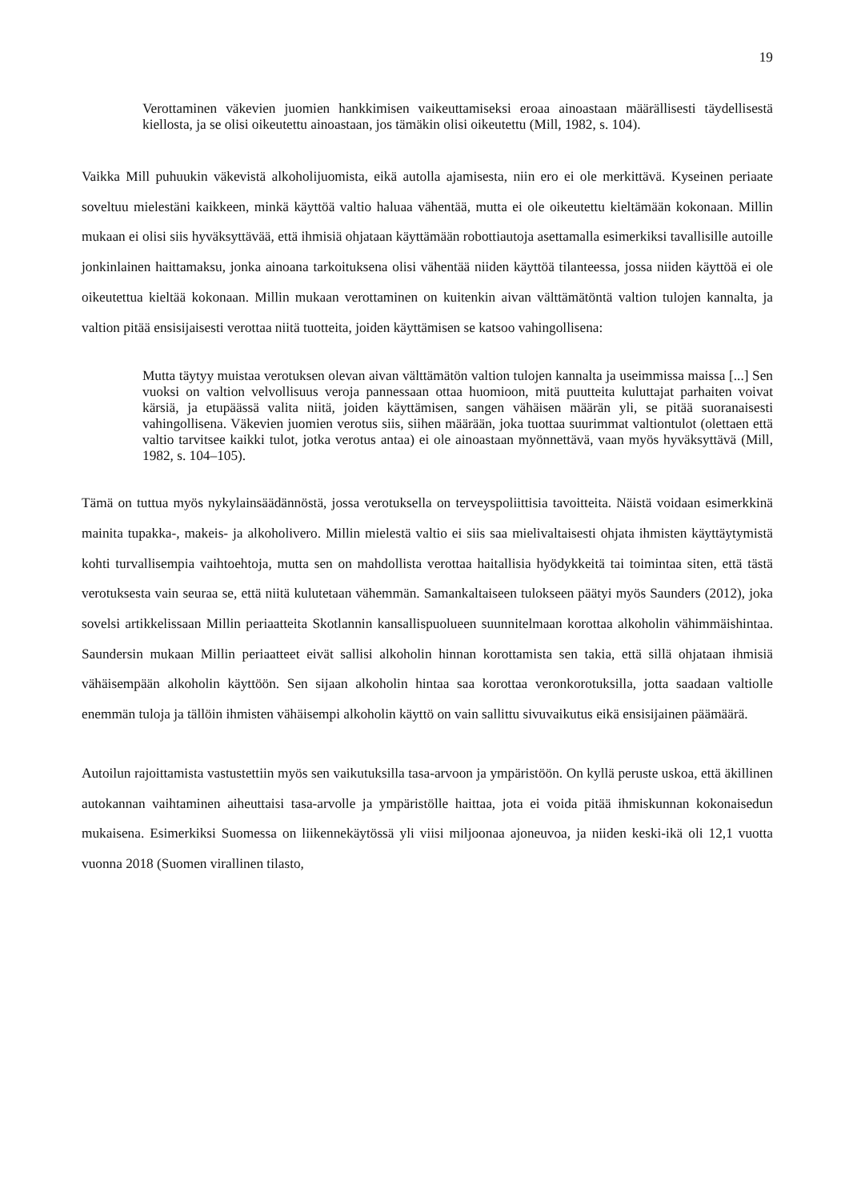19
Verottaminen väkevien juomien hankkimisen vaikeuttamiseksi eroaa ainoastaan määrällisesti täydellisestä kiellosta, ja se olisi oikeutettu ainoastaan, jos tämäkin olisi oikeutettu (Mill, 1982, s. 104).
Vaikka Mill puhuukin väkevistä alkoholijuomista, eikä autolla ajamisesta, niin ero ei ole merkittävä. Kyseinen periaate soveltuu mielestäni kaikkeen, minkä käyttöä valtio haluaa vähentää, mutta ei ole oikeutettu kieltämään kokonaan. Millin mukaan ei olisi siis hyväksyttävää, että ihmisiä ohjataan käyttämään robottiautoja asettamalla esimerkiksi tavallisille autoille jonkinlainen haittamaksu, jonka ainoana tarkoituksena olisi vähentää niiden käyttöä tilanteessa, jossa niiden käyttöä ei ole oikeutettua kieltää kokonaan. Millin mukaan verottaminen on kuitenkin aivan välttämätöntä valtion tulojen kannalta, ja valtion pitää ensisijaisesti verottaa niitä tuotteita, joiden käyttämisen se katsoo vahingollisena:
Mutta täytyy muistaa verotuksen olevan aivan välttämätön valtion tulojen kannalta ja useimmissa maissa [...] Sen vuoksi on valtion velvollisuus veroja pannessaan ottaa huomioon, mitä puutteita kuluttajat parhaiten voivat kärsiä, ja etupäässä valita niitä, joiden käyttämisen, sangen vähäisen määrän yli, se pitää suoranaisesti vahingollisena. Väkevien juomien verotus siis, siihen määrään, joka tuottaa suurimmat valtiontulot (olettaen että valtio tarvitsee kaikki tulot, jotka verotus antaa) ei ole ainoastaan myönnettävä, vaan myös hyväksyttävä (Mill, 1982, s. 104–105).
Tämä on tuttua myös nykylainsäädännöstä, jossa verotuksella on terveyspoliittisia tavoitteita. Näistä voidaan esimerkkinä mainita tupakka-, makeis- ja alkoholivero. Millin mielestä valtio ei siis saa mielivaltaisesti ohjata ihmisten käyttäytymistä kohti turvallisempia vaihtoehtoja, mutta sen on mahdollista verottaa haitallisia hyödykkeitä tai toimintaa siten, että tästä verotuksesta vain seuraa se, että niitä kulutetaan vähemmän. Samankaltaiseen tulokseen päätyi myös Saunders (2012), joka sovelsi artikkelissaan Millin periaatteita Skotlannin kansallispuolueen suunnitelmaan korottaa alkoholin vähimmäishintaa. Saundersin mukaan Millin periaatteet eivät sallisi alkoholin hinnan korottamista sen takia, että sillä ohjataan ihmisiä vähäisempään alkoholin käyttöön. Sen sijaan alkoholin hintaa saa korottaa veronkorotuksilla, jotta saadaan valtiolle enemmän tuloja ja tällöin ihmisten vähäisempi alkoholin käyttö on vain sallittu sivuvaikutus eikä ensisijainen päämäärä.
Autoilun rajoittamista vastustettiin myös sen vaikutuksilla tasa-arvoon ja ympäristöön. On kyllä peruste uskoa, että äkillinen autokannan vaihtaminen aiheuttaisi tasa-arvolle ja ympäristölle haittaa, jota ei voida pitää ihmiskunnan kokonaisedun mukaisena. Esimerkiksi Suomessa on liikennekäytössä yli viisi miljoonaa ajoneuvoa, ja niiden keski-ikä oli 12,1 vuotta vuonna 2018 (Suomen virallinen tilasto,